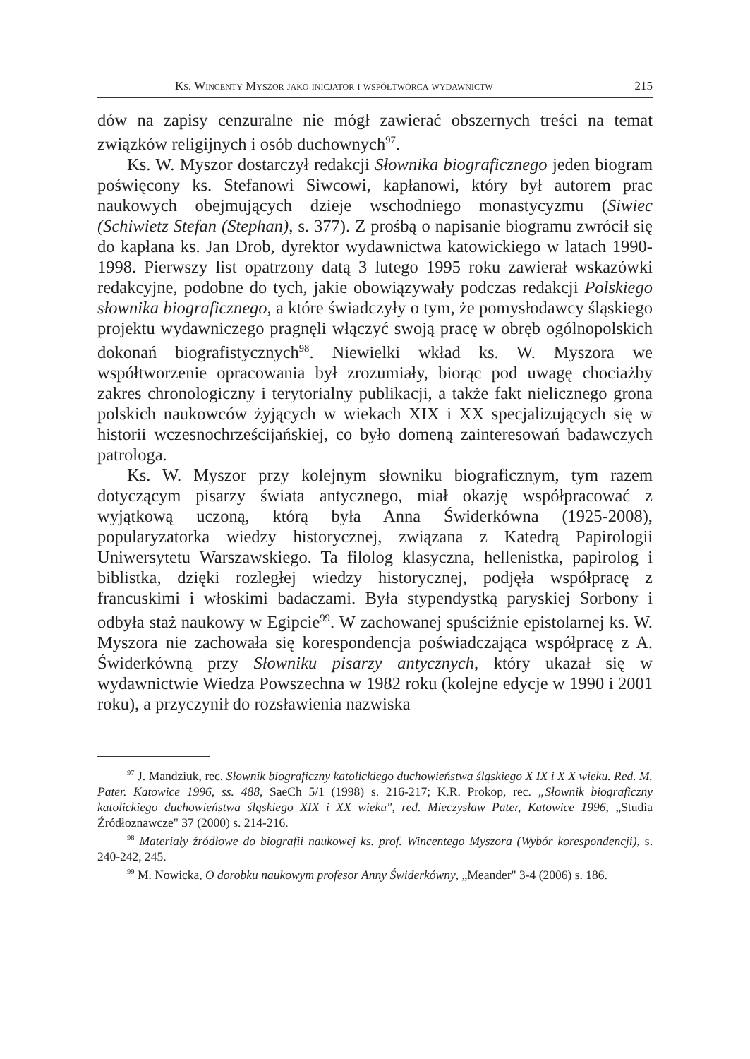Ks. Wincenty Myszor jako inicjator i współtwórca wydawnictw 215
dów na zapisy cenzuralne nie mógł zawierać obszernych treści na temat związków religijnych i osób duchownych<sup>97</sup>.
Ks. W. Myszor dostarczył redakcji Słownika biograficznego jeden biogram poświęcony ks. Stefanowi Siwcowi, kapłanowi, który był autorem prac naukowych obejmujących dzieje wschodniego monastycyzmu (Siwiec (Schiwietz Stefan (Stephan), s. 377). Z prośbą o napisanie biogramu zwrócił się do kapłana ks. Jan Drob, dyrektor wydawnictwa katowickiego w latach 1990-1998. Pierwszy list opatrzony datą 3 lutego 1995 roku zawierał wskazówki redakcyjne, podobne do tych, jakie obowiązywały podczas redakcji Polskiego słownika biograficznego, a które świadczyły o tym, że pomysłodawcy śląskiego projektu wydawniczego pragnęli włączyć swoją pracę w obręb ogólnopolskich dokonań biografistycznych<sup>98</sup>. Niewielki wkład ks. W. Myszora we współtworzenie opracowania był zrozumiały, biorąc pod uwagę chociażby zakres chronologiczny i terytorialny publikacji, a także fakt nielicznego grona polskich naukowców żyjących w wiekach XIX i XX specjalizujących się w historii wczesnochrześcijańskiej, co było domeną zainteresowań badawczych patrologa.
Ks. W. Myszor przy kolejnym słowniku biograficznym, tym razem dotyczącym pisarzy świata antycznego, miał okazję współpracować z wyjątkową uczoną, którą była Anna Świderkówna (1925-2008), popularyzatorka wiedzy historycznej, związana z Katedrą Papirologii Uniwersytetu Warszawskiego. Ta filolog klasyczna, hellenistka, papirolog i biblistka, dzięki rozległej wiedzy historycznej, podjęła współpracę z francuskimi i włoskimi badaczami. Była stypendystką paryskiej Sorbony i odbyła staż naukowy w Egipcie<sup>99</sup>. W zachowanej spuściźnie epistolarnej ks. W. Myszora nie zachowała się korespondencja poświadczająca współpracę z A. Świderkówną przy Słowniku pisarzy antycznych, który ukazał się w wydawnictwie Wiedza Powszechna w 1982 roku (kolejne edycje w 1990 i 2001 roku), a przyczynił do rozsławienia nazwiska
<sup>97</sup> J. Mandziuk, rec. Słownik biograficzny katolickiego duchowieństwa śląskiego X IX i X X wieku. Red. M. Pater. Katowice 1996, ss. 488, SaeCh 5/1 (1998) s. 216-217; K.R. Prokop, rec. „Słownik biograficzny katolickiego duchowieństwa śląskiego XIX i XX wieku", red. Mieczysław Pater, Katowice 1996, „Studia Źródłoznawcze" 37 (2000) s. 214-216.
<sup>98</sup> Materiały źródłowe do biografii naukowej ks. prof. Wincentego Myszora (Wybór korespondencji), s. 240-242, 245.
<sup>99</sup> M. Nowicka, O dorobku naukowym profesor Anny Świderkówny, „Meander" 3-4 (2006) s. 186.